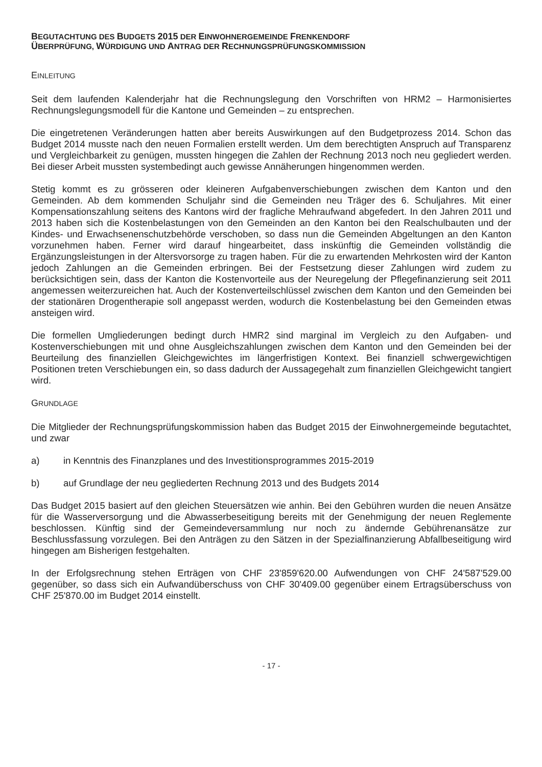BEGUTACHTUNG DES BUDGETS 2015 DER EINWOHNERGEMEINDE FRENKENDORF
ÜBERPRÜFUNG, WÜRDIGUNG UND ANTRAG DER RECHNUNGSPRÜFUNGSKOMMISSION
EINLEITUNG
Seit dem laufenden Kalenderjahr hat die Rechnungslegung den Vorschriften von HRM2 – Harmonisiertes Rechnungslegungsmodell für die Kantone und Gemeinden – zu entsprechen.
Die eingetretenen Veränderungen hatten aber bereits Auswirkungen auf den Budgetprozess 2014. Schon das Budget 2014 musste nach den neuen Formalien erstellt werden. Um dem berechtigten Anspruch auf Transparenz und Vergleichbarkeit zu genügen, mussten hingegen die Zahlen der Rechnung 2013 noch neu gegliedert werden. Bei dieser Arbeit mussten systembedingt auch gewisse Annäherungen hingenommen werden.
Stetig kommt es zu grösseren oder kleineren Aufgabenverschiebungen zwischen dem Kanton und den Gemeinden. Ab dem kommenden Schuljahr sind die Gemeinden neu Träger des 6. Schuljahres. Mit einer Kompensationszahlung seitens des Kantons wird der fragliche Mehraufwand abgefedert. In den Jahren 2011 und 2013 haben sich die Kostenbelastungen von den Gemeinden an den Kanton bei den Realschulbauten und der Kindes- und Erwachsenenschutzbehörde verschoben, so dass nun die Gemeinden Abgeltungen an den Kanton vorzunehmen haben. Ferner wird darauf hingearbeitet, dass inskünftig die Gemeinden vollständig die Ergänzungsleistungen in der Altersvorsorge zu tragen haben. Für die zu erwartenden Mehrkosten wird der Kanton jedoch Zahlungen an die Gemeinden erbringen. Bei der Festsetzung dieser Zahlungen wird zudem zu berücksichtigen sein, dass der Kanton die Kostenvorteile aus der Neuregelung der Pflegefinanzierung seit 2011 angemessen weiterzureichen hat. Auch der Kostenverteilschlüssel zwischen dem Kanton und den Gemeinden bei der stationären Drogentherapie soll angepasst werden, wodurch die Kostenbelastung bei den Gemeinden etwas ansteigen wird.
Die formellen Umgliederungen bedingt durch HMR2 sind marginal im Vergleich zu den Aufgaben- und Kostenverschiebungen mit und ohne Ausgleichszahlungen zwischen dem Kanton und den Gemeinden bei der Beurteilung des finanziellen Gleichgewichtes im längerfristigen Kontext. Bei finanziell schwergewichtigen Positionen treten Verschiebungen ein, so dass dadurch der Aussagegehalt zum finanziellen Gleichgewicht tangiert wird.
GRUNDLAGE
Die Mitglieder der Rechnungsprüfungskommission haben das Budget 2015 der Einwohnergemeinde begutachtet, und zwar
a) in Kenntnis des Finanzplanes und des Investitionsprogrammes 2015-2019
b) auf Grundlage der neu gegliederten Rechnung 2013 und des Budgets 2014
Das Budget 2015 basiert auf den gleichen Steuersätzen wie anhin. Bei den Gebühren wurden die neuen Ansätze für die Wasserversorgung und die Abwasserbeseitigung bereits mit der Genehmigung der neuen Reglemente beschlossen. Künftig sind der Gemeindeversammlung nur noch zu ändernde Gebührenansätze zur Beschlussfassung vorzulegen. Bei den Anträgen zu den Sätzen in der Spezialfinanzierung Abfallbeseitigung wird hingegen am Bisherigen festgehalten.
In der Erfolgsrechnung stehen Erträgen von CHF 23'859'620.00 Aufwendungen von CHF 24'587'529.00 gegenüber, so dass sich ein Aufwandüberschuss von CHF 30'409.00 gegenüber einem Ertragsüberschuss von CHF 25'870.00 im Budget 2014 einstellt.
- 17 -